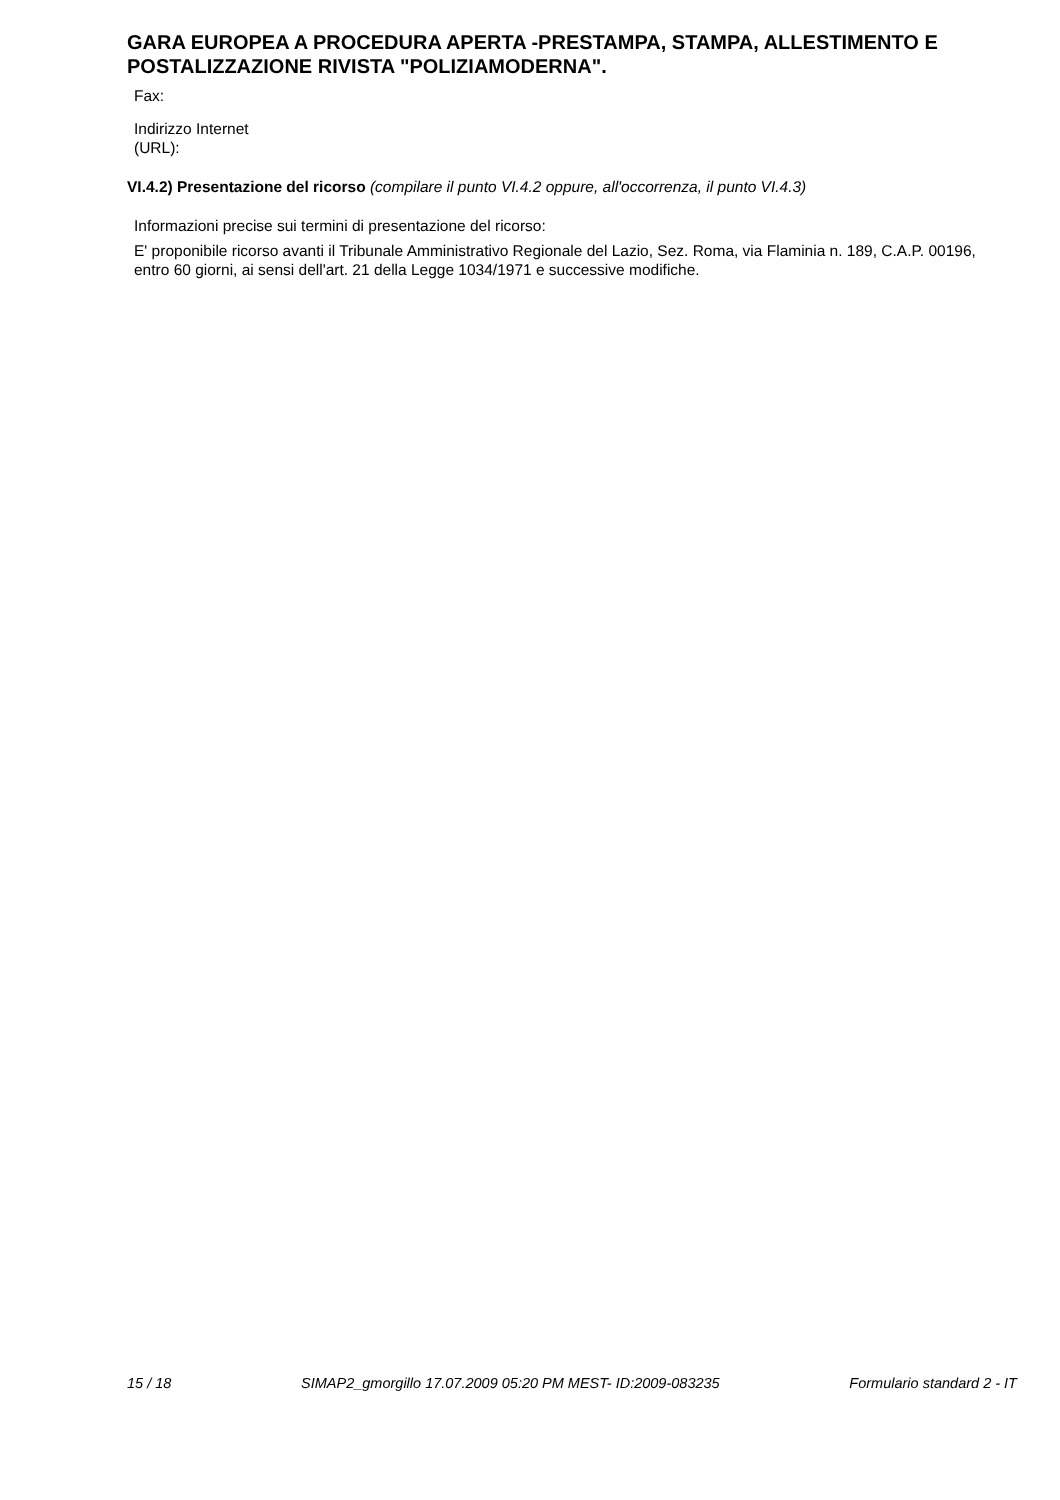GARA EUROPEA A PROCEDURA APERTA -PRESTAMPA, STAMPA, ALLESTIMENTO E POSTALIZZAZIONE RIVISTA "POLIZIAMODERNA".
Fax:
Indirizzo Internet
(URL):
VI.4.2) Presentazione del ricorso (compilare il punto VI.4.2 oppure, all'occorrenza, il punto VI.4.3)
Informazioni precise sui termini di presentazione del ricorso:
E' proponibile ricorso avanti il Tribunale Amministrativo Regionale del Lazio, Sez. Roma, via Flaminia n. 189, C.A.P. 00196, entro 60 giorni, ai sensi dell'art. 21 della Legge 1034/1971 e successive modifiche.
15 / 18 SIMAP2_gmorgillo 17.07.2009 05:20 PM MEST- ID:2009-083235 Formulario standard 2 - IT